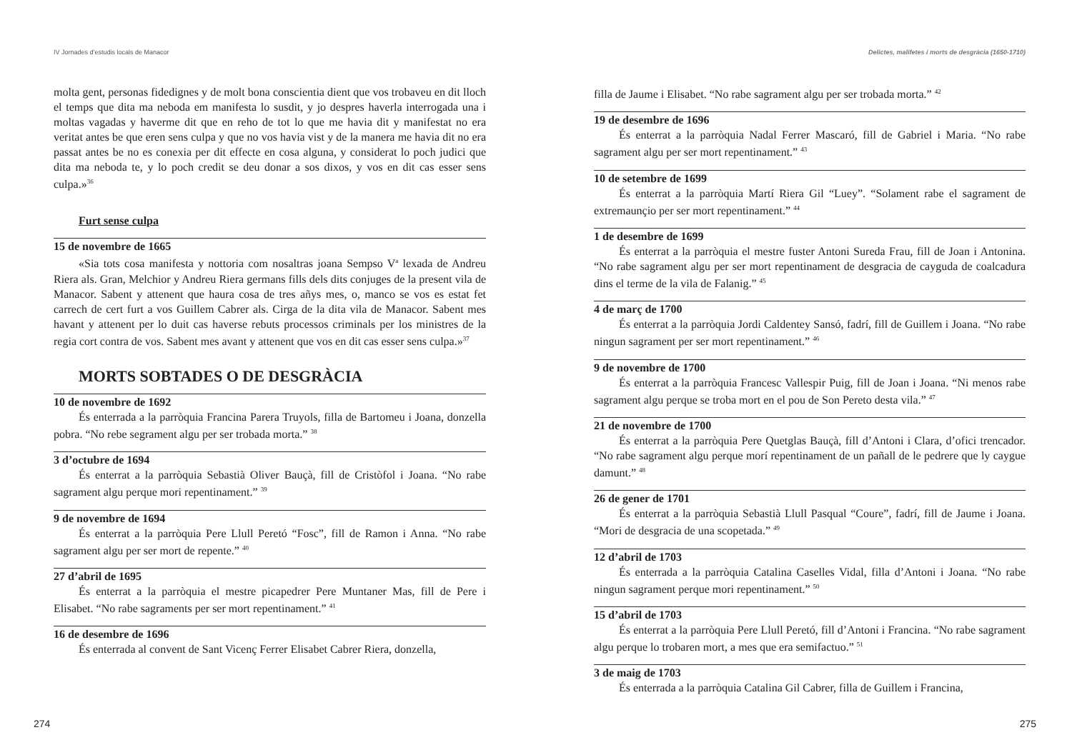IV Jornades d’estudis locals de Manacor
molta gent, personas fidedignes y de molt bona conscientia dient que vos trobaveu en dit lloch el temps que dita ma neboda em manifesta lo susdit, y jo despres haverla interrogada una i moltas vagadas y haverme dit que en reho de tot lo que me havia dit y manifestat no era veritat antes be que eren sens culpa y que no vos havia vist y de la manera me havia dit no era passat antes be no es conexia per dit effecte en cosa alguna, y considerat lo poch judici que dita ma neboda te, y lo poch credit se deu donar a sos dixos, y vos en dit cas esser sens culpa.»<sup>36</sup>
Furt sense culpa
15 de novembre de 1665
«Sia tots cosa manifesta y nottoria com nosaltras joana Sempso V<sup>a</sup> lexada de Andreu Riera als. Gran, Melchior y Andreu Riera germans fills dels dits conjuges de la present vila de Manacor. Sabent y attenent que haura cosa de tres añys mes, o, manco se vos es estat fet carrech de cert furt a vos Guillem Cabrer als. Cirga de la dita vila de Manacor. Sabent mes havant y attenent per lo duit cas haverse rebuts processos criminals per los ministres de la regia cort contra de vos. Sabent mes avant y attenent que vos en dit cas esser sens culpa.»<sup>37</sup>
MORTS SOBTADES O DE DESGRÀCIA
10 de novembre de 1692
És enterrada a la parròquia Francina Parera Truyols, filla de Bartomeu i Joana, donzella pobra. “No rebe segrament algu per ser trobada morta.” <sup>38</sup>
3 d’octubre de 1694
És enterrat a la parròquia Sebastià Oliver Bauçà, fill de Cristòfol i Joana. “No rabe sagrament algu perque mori repentinament.” <sup>39</sup>
9 de novembre de 1694
És enterrat a la parròquia Pere Llull Peretó “Fosc”, fill de Ramon i Anna. “No rabe sagrament algu per ser mort de repente.” <sup>40</sup>
27 d’abril de 1695
És enterrat a la parròquia el mestre picapedrer Pere Muntaner Mas, fill de Pere i Elisabet. “No rabe sagraments per ser mort repentinament.” <sup>41</sup>
16 de desembre de 1696
És enterrada al convent de Sant Vicenç Ferrer Elisabet Cabrer Riera, donzella,
274
Delictes, malifetes i morts de desgràcia (1650-1710)
filla de Jaume i Elisabet. “No rabe sagrament algu per ser trobada morta.” <sup>42</sup>
19 de desembre de 1696
És enterrat a la parròquia Nadal Ferrer Mascaró, fill de Gabriel i Maria. “No rabe sagrament algu per ser mort repentinament.” <sup>43</sup>
10 de setembre de 1699
És enterrat a la parròquia Martí Riera Gil “Luey”. “Solament rabe el sagrament de extremaunçio per ser mort repentinament.” <sup>44</sup>
1 de desembre de 1699
És enterrat a la parròquia el mestre fuster Antoni Sureda Frau, fill de Joan i Antonina. “No rabe sagrament algu per ser mort repentinament de desgracia de cayguda de coalcadura dins el terme de la vila de Falanig.” <sup>45</sup>
4 de març de 1700
És enterrat a la parròquia Jordi Caldentey Sansó, fadrí, fill de Guillem i Joana. “No rabe ningun sagrament per ser mort repentinament.” <sup>46</sup>
9 de novembre de 1700
És enterrat a la parròquia Francesc Vallespir Puig, fill de Joan i Joana. “Ni menos rabe sagrament algu perque se troba mort en el pou de Son Pereto desta vila.” <sup>47</sup>
21 de novembre de 1700
És enterrat a la parròquia Pere Quetglas Bauçà, fill d’Antoni i Clara, d’ofici trencador. “No rabe sagrament algu perque morí repentinament de un pañall de le pedrere que ly caygue damunt.” <sup>48</sup>
26 de gener de 1701
És enterrat a la parròquia Sebastià Llull Pasqual “Coure”, fadrí, fill de Jaume i Joana. “Mori de desgracia de una scopetada.” <sup>49</sup>
12 d’abril de 1703
És enterrada a la parròquia Catalina Caselles Vidal, filla d’Antoni i Joana. “No rabe ningun sagrament perque mori repentinament.” <sup>50</sup>
15 d’abril de 1703
És enterrat a la parròquia Pere Llull Peretó, fill d’Antoni i Francina. “No rabe sagrament algu perque lo trobaren mort, a mes que era semifactuo.” <sup>51</sup>
3 de maig de 1703
És enterrada a la parròquia Catalina Gil Cabrer, filla de Guillem i Francina,
275